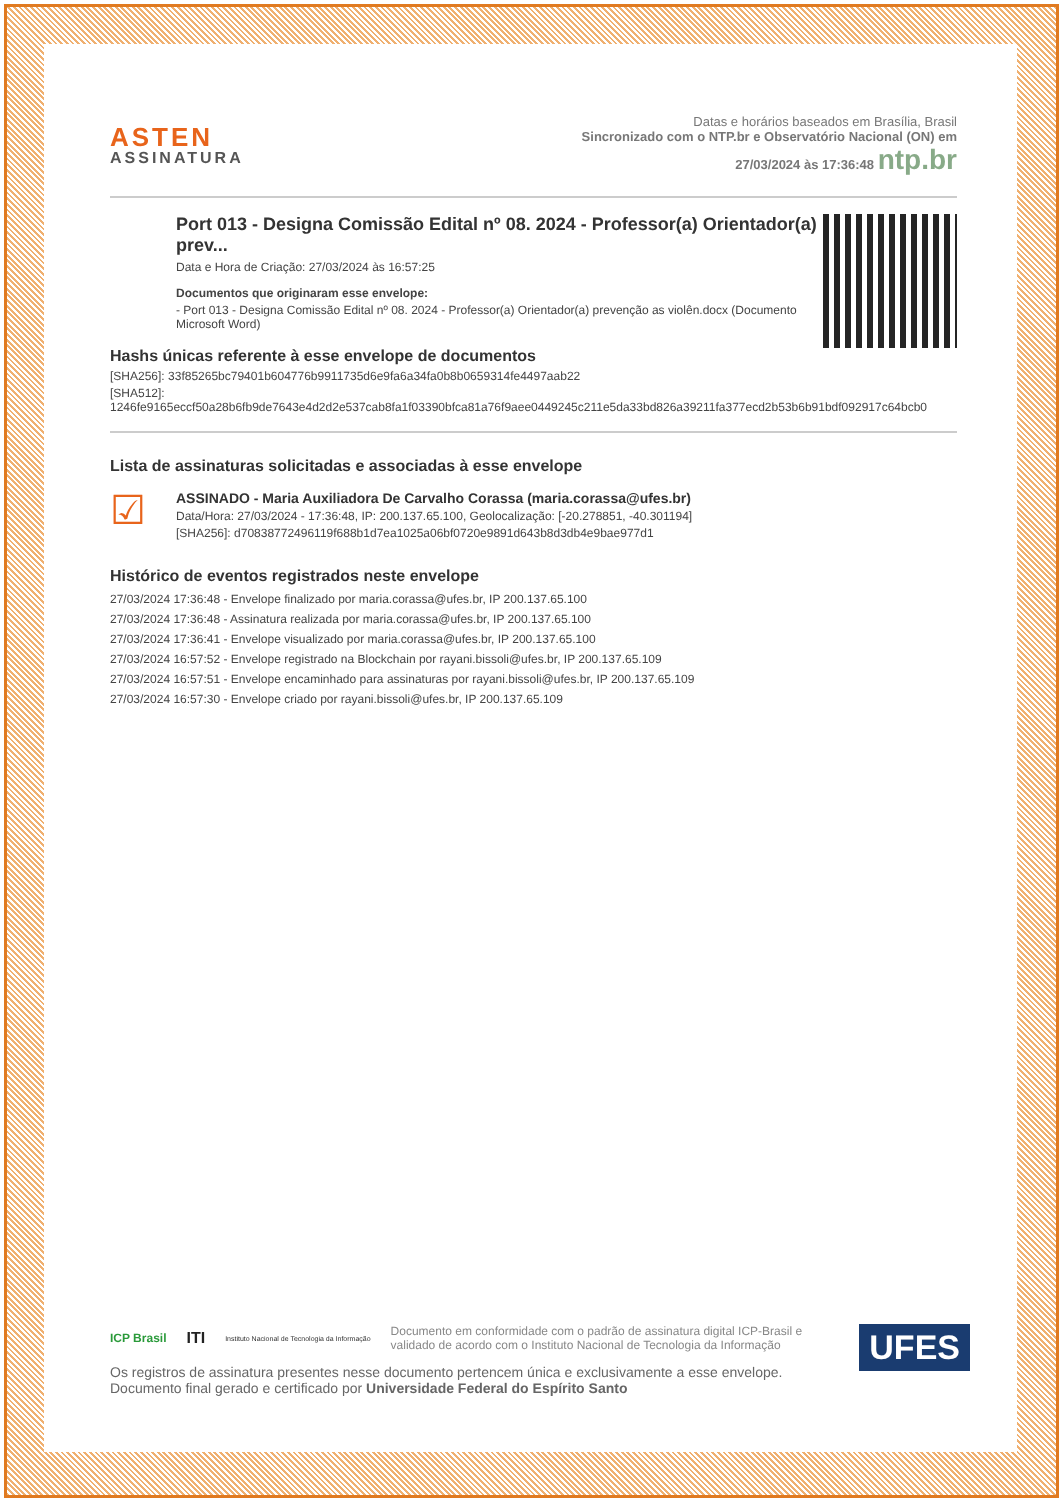ASTEN
ASSINATURA
Datas e horários baseados em Brasília, Brasil
Sincronizado com o NTP.br e Observatório Nacional (ON) em
27/03/2024 às 17:36:48 ntp.br
Port 013 - Designa Comissão Edital nº 08. 2024 - Professor(a) Orientador(a) prev...
Data e Hora de Criação: 27/03/2024 às 16:57:25
Documentos que originaram esse envelope:
- Port 013 - Designa Comissão Edital nº 08. 2024 - Professor(a) Orientador(a) prevenção as violên.docx (Documento Microsoft Word)
Hashs únicas referente à esse envelope de documentos
[SHA256]: 33f85265bc79401b604776b9911735d6e9fa6a34fa0b8b0659314fe4497aab22
[SHA512]: 1246fe9165eccf50a28b6fb9de7643e4d2d2e537cab8fa1f03390bfca81a76f9aee0449245c211e5da33bd826a39211fa377ecd2b53b6b91bdf092917c64bcb0
Lista de assinaturas solicitadas e associadas à esse envelope
☑
ASSINADO - Maria Auxiliadora De Carvalho Corassa (maria.corassa@ufes.br)
Data/Hora: 27/03/2024 - 17:36:48, IP: 200.137.65.100, Geolocalização: [-20.278851, -40.301194]
[SHA256]: d70838772496119f688b1d7ea1025a06bf0720e9891d643b8d3db4e9bae977d1
Histórico de eventos registrados neste envelope
27/03/2024 17:36:48 - Envelope finalizado por maria.corassa@ufes.br, IP 200.137.65.100
27/03/2024 17:36:48 - Assinatura realizada por maria.corassa@ufes.br, IP 200.137.65.100
27/03/2024 17:36:41 - Envelope visualizado por maria.corassa@ufes.br, IP 200.137.65.100
27/03/2024 16:57:52 - Envelope registrado na Blockchain por rayani.bissoli@ufes.br, IP 200.137.65.109
27/03/2024 16:57:51 - Envelope encaminhado para assinaturas por rayani.bissoli@ufes.br, IP 200.137.65.109
27/03/2024 16:57:30 - Envelope criado por rayani.bissoli@ufes.br, IP 200.137.65.109
UFES
ICP Brasil ITI Instituto Nacional de Tecnologia da Informação Documento em conformidade com o padrão de assinatura digital ICP-Brasil e
validado de acordo com o Instituto Nacional de Tecnologia da Informação
Os registros de assinatura presentes nesse documento pertencem única e exclusivamente a esse envelope.
Documento final gerado e certificado por Universidade Federal do Espírito Santo